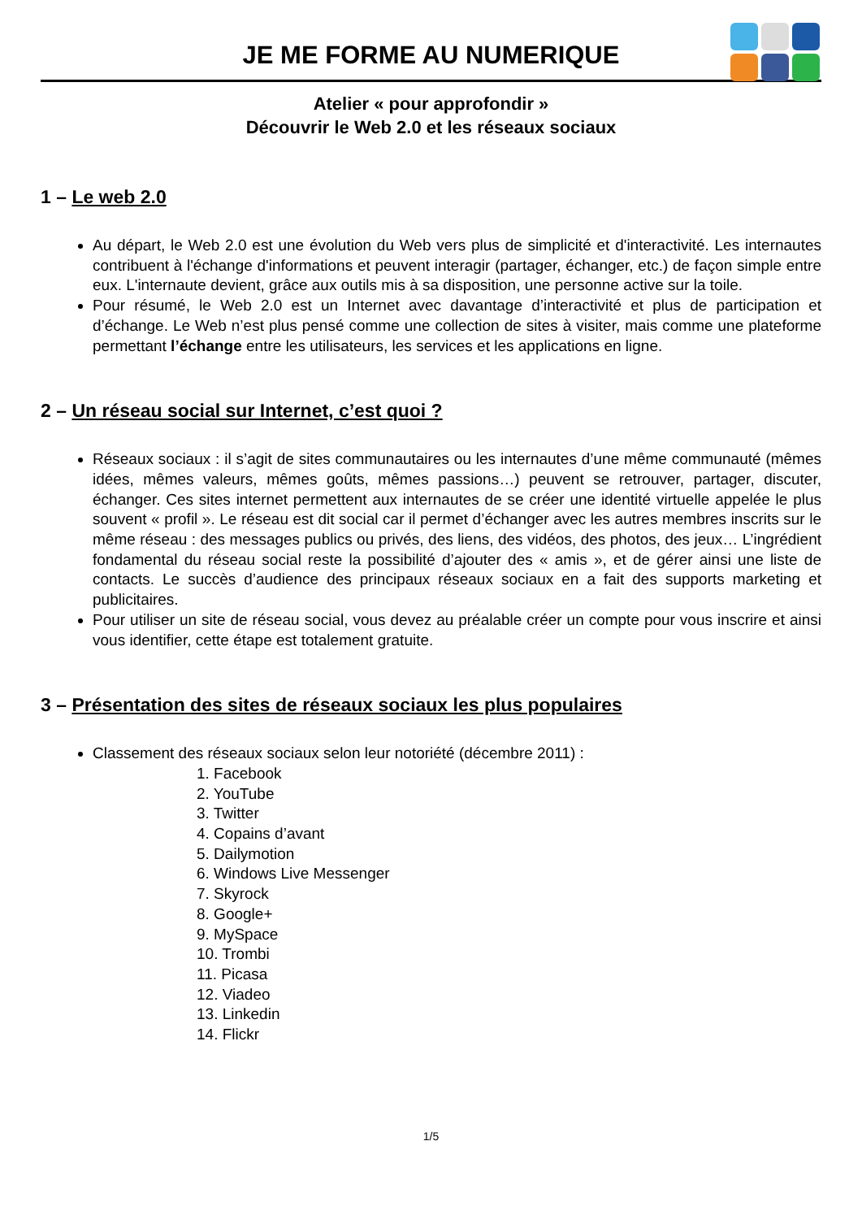JE ME FORME AU NUMERIQUE
Atelier « pour approfondir »
Découvrir le Web 2.0 et les réseaux sociaux
1 – Le web 2.0
Au départ, le Web 2.0 est une évolution du Web vers plus de simplicité et d'interactivité. Les internautes contribuent à l'échange d'informations et peuvent interagir (partager, échanger, etc.) de façon simple entre eux. L'internaute devient, grâce aux outils mis à sa disposition, une personne active sur la toile.
Pour résumé, le Web 2.0 est un Internet avec davantage d’interactivité et plus de participation et d’échange. Le Web n’est plus pensé comme une collection de sites à visiter, mais comme une plateforme permettant l’échange entre les utilisateurs, les services et les applications en ligne.
2 – Un réseau social sur Internet, c’est quoi ?
Réseaux sociaux : il s’agit de sites communautaires ou les internautes d’une même communauté (mêmes idées, mêmes valeurs, mêmes goûts, mêmes passions…) peuvent se retrouver, partager, discuter, échanger. Ces sites internet permettent aux internautes de se créer une identité virtuelle appelée le plus souvent « profil ». Le réseau est dit social car il permet d’échanger avec les autres membres inscrits sur le même réseau : des messages publics ou privés, des liens, des vidéos, des photos, des jeux… L’ingrédient fondamental du réseau social reste la possibilité d’ajouter des « amis », et de gérer ainsi une liste de contacts. Le succès d’audience des principaux réseaux sociaux en a fait des supports marketing et publicitaires.
Pour utiliser un site de réseau social, vous devez au préalable créer un compte pour vous inscrire et ainsi vous identifier, cette étape est totalement gratuite.
3 – Présentation des sites de réseaux sociaux les plus populaires
Classement des réseaux sociaux selon leur notoriété (décembre 2011) :
1. Facebook
2. YouTube
3. Twitter
4. Copains d’avant
5. Dailymotion
6. Windows Live Messenger
7. Skyrock
8. Google+
9. MySpace
10. Trombi
11. Picasa
12. Viadeo
13. Linkedin
14. Flickr
1/5